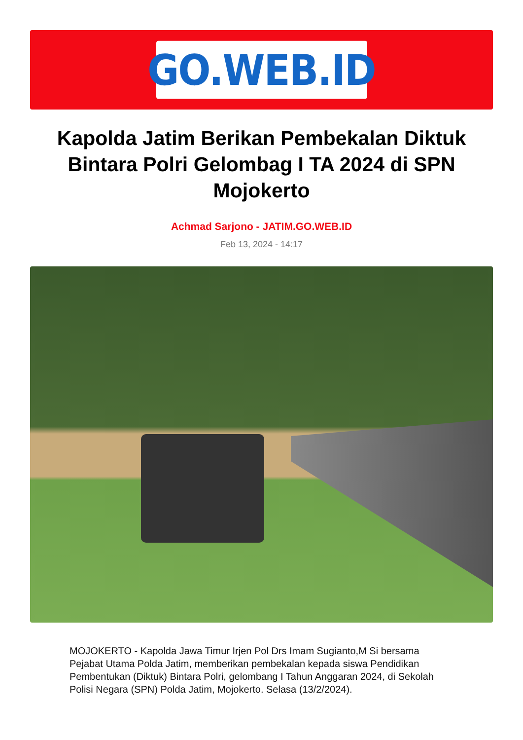GO.WEB.ID
Kapolda Jatim Berikan Pembekalan Diktuk Bintara Polri Gelombag I TA 2024 di SPN Mojokerto
Achmad Sarjono - JATIM.GO.WEB.ID
Feb 13, 2024 - 14:17
MOJOKERTO - Kapolda Jawa Timur Irjen Pol Drs Imam Sugianto,M Si bersama Pejabat Utama Polda Jatim, memberikan pembekalan kepada siswa Pendidikan Pembentukan (Diktuk) Bintara Polri, gelombang I Tahun Anggaran 2024, di Sekolah Polisi Negara (SPN) Polda Jatim, Mojokerto. Selasa (13/2/2024).